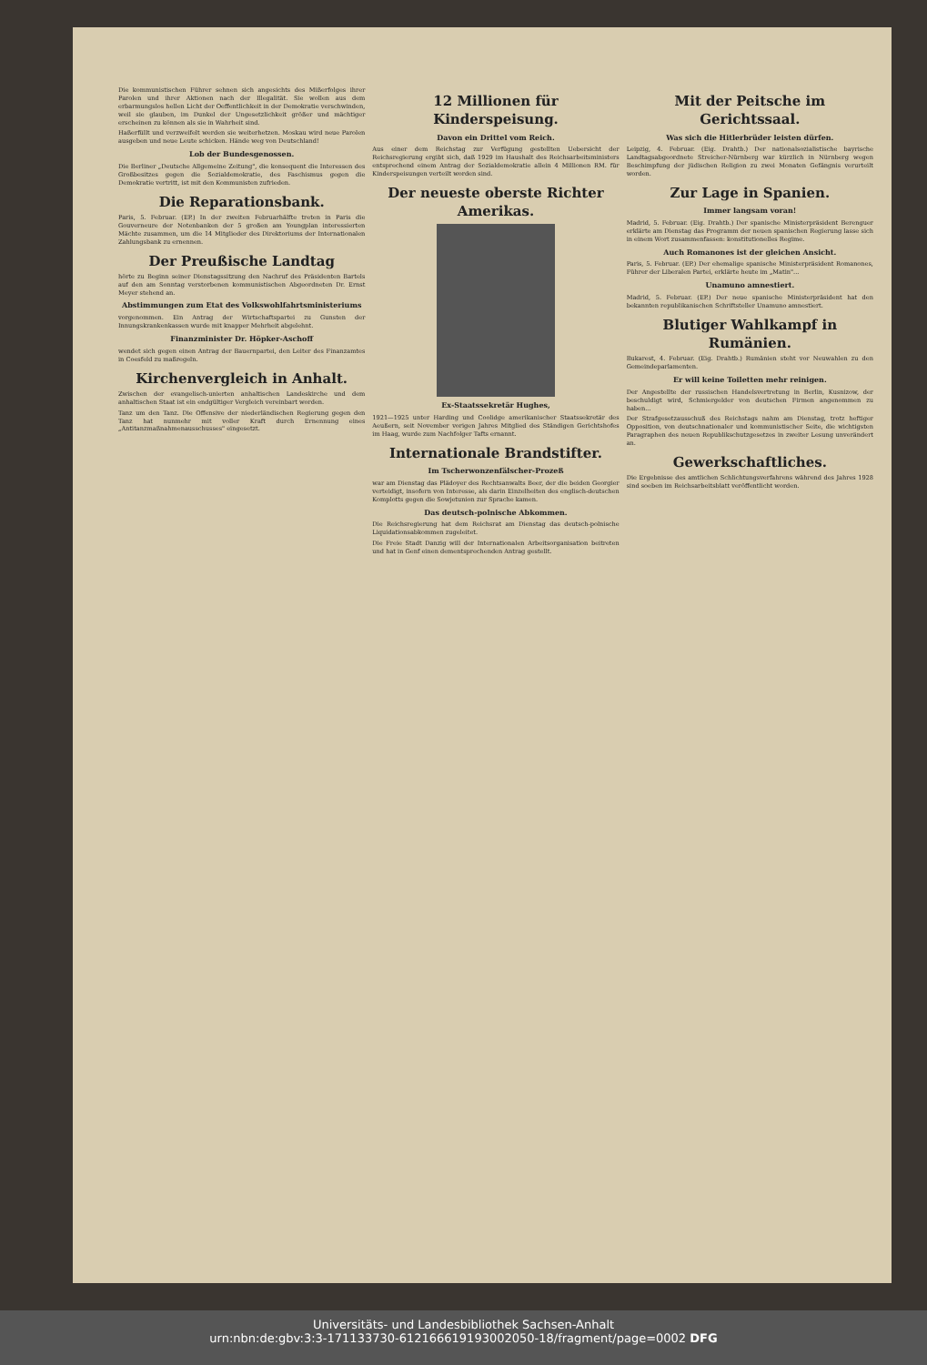Die kommunistischen Führer sehnen sich angesichts des Mißerfolges ihrer Parolen und ihrer Aktionen nach der Illegalität. Sie wollen aus dem erbarmungslos hellen Licht der Oeffentlichkeit in der Demokratie verschwinden, weil sie glauben, im Dunkel der Ungesetzlichkeit größer und mächtiger erscheinen zu können als sie in Wahrheit sind.
Haßerfüllt und verzweifelt werden sie weiterhetzen. Moskau wird neue Parolen ausgeben und neue Leute schicken. Hände weg von Deutschland!
Lob der Bundesgenossen.
Die Berliner „Deutsche Allgemeine Zeitung", die konsequent die Interessen des Großbesitzes gegen die Sozialdemokratie, des Faschismus gegen die Demokratie vertritt, ist mit den Kommunisten zufrieden.
Die Reparationsbank.
Paris, 5. Februar. (EP.) In der zweiten Februarhälfte treten in Paris die Gouverneure der Notenbanken der 5 großen am Youngplan interessierten Mächte zusammen, um die 14 Mitglieder des Direktoriums der Internationalen Zahlungsbank zu ernennen.
Der Preußische Landtag
hörte zu Beginn seiner Dienstagssitzung den Nachruf des Präsidenten Bartels auf den am Sonntag verstorbenen kommunistischen Abgeordneten Dr. Ernst Meyer stehend an.
Abstimmungen zum Etat des Volkswohlfahrtsministeriums
vorgenommen. Ein Antrag der Wirtschaftspartei zu Gunsten der Innungskrankenkassen wurde mit knapper Mehrheit abgelehnt.
Finanzminister Dr. Höpker-Aschoff
wendet sich gegen einen Antrag der Bauernpartei, den Leiter des Finanzamtes in Coesfeld zu maßregeln.
Kirchenvergleich in Anhalt.
Zwischen der evangelisch-unierten anhaltischen Landeskirche und dem anhaltischen Staat ist ein endgültiger Vergleich vereinbart worden.
Tanz um den Tanz. Die Offensive der niederländischen Regierung gegen den Tanz hat nunmehr mit voller Kraft durch Ernennung eines „Antitanzmaßnahmenausschusses" eingesetzt.
12 Millionen für Kinderspeisung.
Davon ein Drittel vom Reich.
Aus einer dem Reichstag zur Verfügung gestellten Uebersicht der Reichsregierung ergibt sich, daß 1929 im Haushalt des Reichsarbeitsministers entsprechend einem Antrag der Sozialdemokratie allein 4 Millionen RM. für Kinderspeisungen verteilt worden sind.
Der neueste oberste Richter Amerikas.
Ex-Staatssekretär Hughes,
1921—1925 unter Harding und Coolidge amerikanischer Staatssekretär des Aeußern, seit November vorigen Jahres Mitglied des Ständigen Gerichtshofes im Haag, wurde zum Nachfolger Tafts ernannt.
Internationale Brandstifter.
Im Tscherwonzenfälscher-Prozeß
war am Dienstag das Plädoyer des Rechtsanwalts Beer, der die beiden Georgier verteidigt, insofern von Interesse, als darin Einzelheiten des englisch-deutschen Komplotts gegen die Sowjetunion zur Sprache kamen.
Das deutsch-polnische Abkommen.
Die Reichsregierung hat dem Reichsrat am Dienstag das deutsch-polnische Liquidationsabkommen zugeleitet.
Die Freie Stadt Danzig will der Internationalen Arbeitsorganisation beitreten und hat in Genf einen dementsprechenden Antrag gestellt.
Mit der Peitsche im Gerichtssaal.
Was sich die Hitlerbrüder leisten dürfen.
Leipzig, 4. Februar. (Eig. Drahtb.) Der nationalsozialistische bayrische Landtagsabgeordnete Streicher-Nürnberg war kürzlich in Nürnberg wegen Beschimpfung der jüdischen Religion zu zwei Monaten Gefängnis verurteilt worden.
Zur Lage in Spanien.
Immer langsam voran!
Madrid, 5. Februar. (Eig. Drahtb.) Der spanische Ministerpräsident Berenguer erklärte am Dienstag das Programm der neuen spanischen Regierung lasse sich in einem Wort zusammenfassen: konstitutionelles Regime.
Auch Romanones ist der gleichen Ansicht.
Paris, 5. Februar. (EP.) Der ehemalige spanische Ministerpräsident Romanones, Führer der Liberalen Partei, erklärte heute im „Matin"...
Unamuno amnestiert.
Madrid, 5. Februar. (EP.) Der neue spanische Ministerpräsident hat den bekannten republikanischen Schriftsteller Unamuno amnestiert.
Blutiger Wahlkampf in Rumänien.
Bukarest, 4. Februar. (Eig. Drahtb.) Rumänien steht vor Neuwahlen zu den Gemeindeparlamenten.
Er will keine Toiletten mehr reinigen.
Der Angestellte der russischen Handelsvertretung in Berlin, Kusnizow, der beschuldigt wird, Schmiergelder von deutschen Firmen angenommen zu haben...
Der Strafgesetzausschuß des Reichstags nahm am Dienstag, trotz heftiger Opposition, von deutschnationaler und kommunistischer Seite, die wichtigsten Paragraphen des neuen Republikschutzgesetzes in zweiter Lesung unverändert an.
Gewerkschaftliches.
Die Ergebnisse des amtlichen Schlichtungsverfahrens während des Jahres 1928 sind soeben im Reichsarbeitsblatt veröffentlicht worden.
Universitäts- und Landesbibliothek Sachsen-Anhalt
urn:nbn:de:gbv:3:3-171133730-612166619193002050-18/fragment/page=0002 DFG